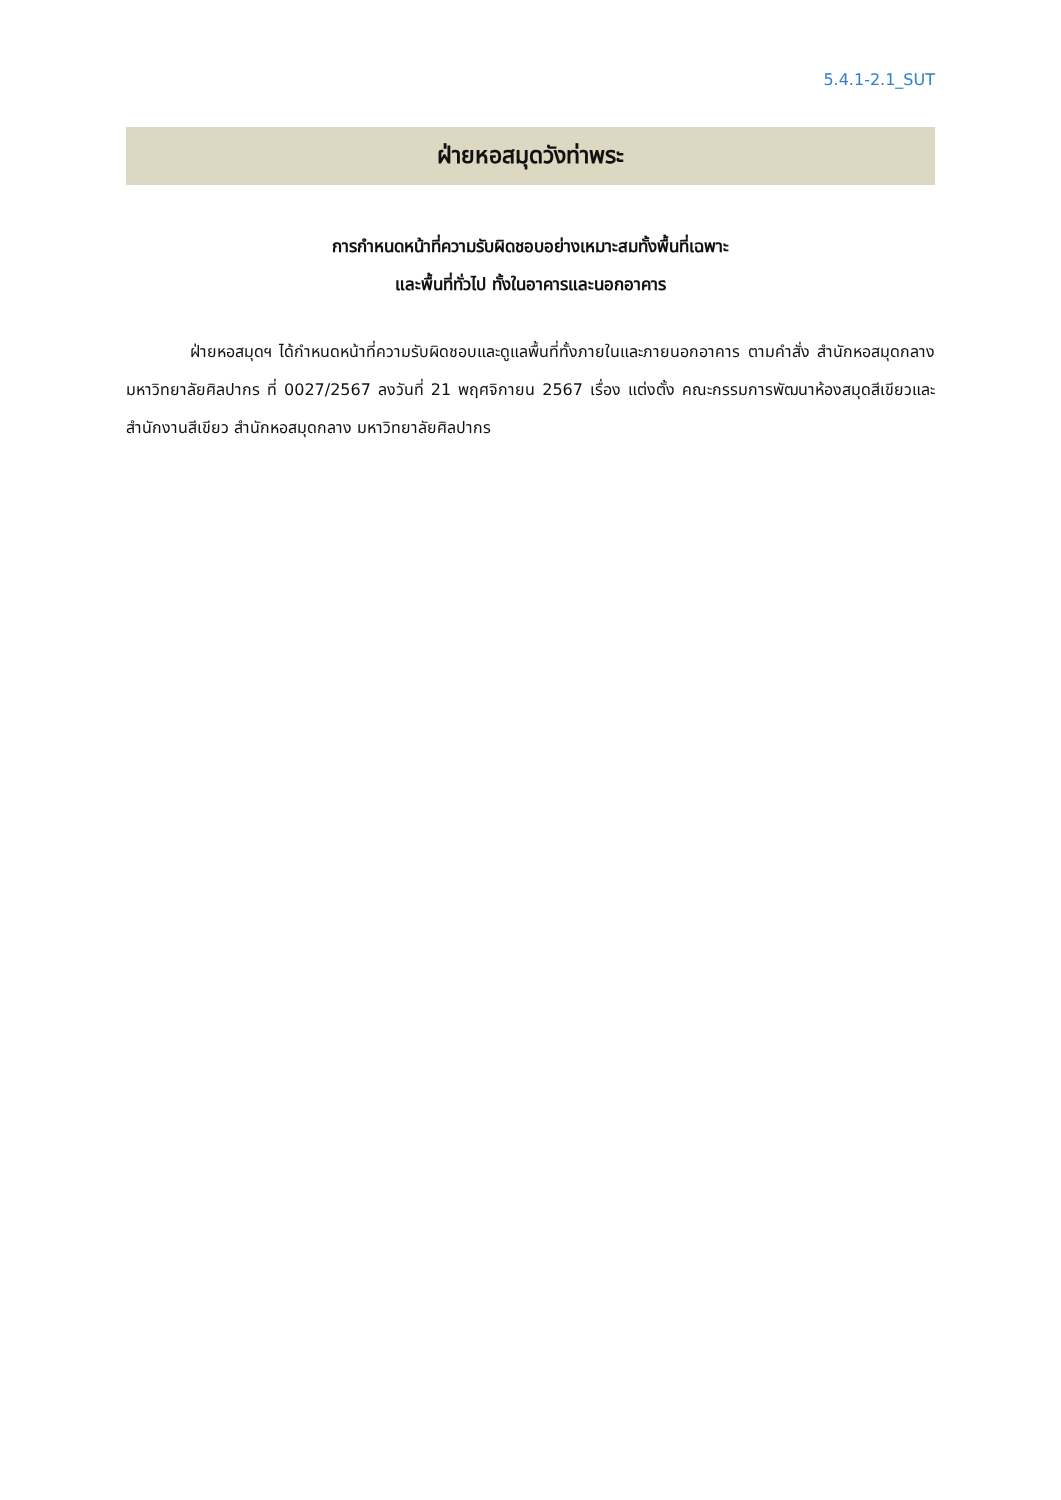5.4.1-2.1_SUT
ฝ่ายหอสมุดวังท่าพระ
การกำหนดหน้าที่ความรับผิดชอบอย่างเหมาะสมทั้งพื้นที่เฉพาะ
และพื้นที่ทั่วไป ทั้งในอาคารและนอกอาคาร
ฝ่ายหอสมุดฯ ได้กำหนดหน้าที่ความรับผิดชอบและดูแลพื้นที่ทั้งภายในและภายนอกอาคาร ตามคำสั่ง สำนักหอสมุดกลาง มหาวิทยาลัยศิลปากร ที่ 0027/2567 ลงวันที่ 21 พฤศจิกายน 2567 เรื่อง แต่งตั้ง คณะกรรมการพัฒนาห้องสมุดสีเขียวและสำนักงานสีเขียว สำนักหอสมุดกลาง มหาวิทยาลัยศิลปากร